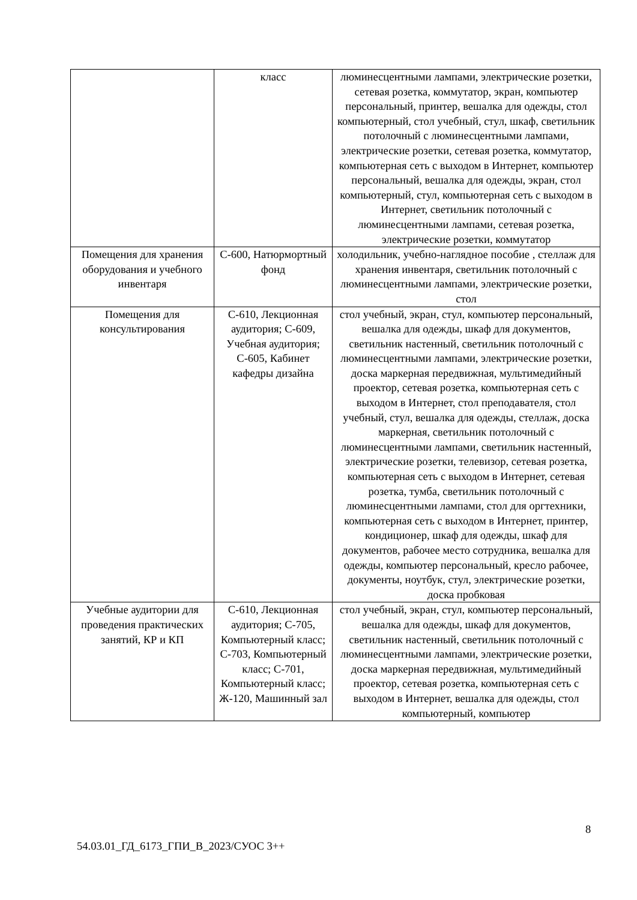| | класс | люминесцентными лампами, электрические розетки, сетевая розетка, коммутатор, экран, компьютер персональный, принтер, вешалка для одежды, стол компьютерный, стол учебный, стул, шкаф, светильник потолочный с люминесцентными лампами, электрические розетки, сетевая розетка, коммутатор, компьютерная сеть с выходом в Интернет, компьютер персональный, вешалка для одежды, экран, стол компьютерный, стул, компьютерная сеть с выходом в Интернет, светильник потолочный с люминесцентными лампами, сетевая розетка, электрические розетки, коммутатор |
| Помещения для хранения оборудования и учебного инвентаря | С-600, Натюрмортный фонд | холодильник, учебно-наглядное пособие , стеллаж для хранения инвентаря, светильник потолочный с люминесцентными лампами, электрические розетки, стол |
| Помещения для консультирования | С-610, Лекционная аудитория; С-609, Учебная аудитория; С-605, Кабинет кафедры дизайна | стол учебный, экран, стул, компьютер персональный, вешалка для одежды, шкаф для документов, светильник настенный, светильник потолочный с люминесцентными лампами, электрические розетки, доска маркерная передвижная, мультимедийный проектор, сетевая розетка, компьютерная сеть с выходом в Интернет, стол преподавателя, стол учебный, стул, вешалка для одежды, стеллаж, доска маркерная, светильник потолочный с люминесцентными лампами, светильник настенный, электрические розетки, телевизор, сетевая розетка, компьютерная сеть с выходом в Интернет, сетевая розетка, тумба, светильник потолочный с люминесцентными лампами, стол для оргтехники, компьютерная сеть с выходом в Интернет, принтер, кондиционер, шкаф для одежды, шкаф для документов, рабочее место сотрудника, вешалка для одежды, компьютер персональный, кресло рабочее, документы, ноутбук, стул, электрические розетки, доска пробковая |
| Учебные аудитории для проведения практических занятий, КР и КП | С-610, Лекционная аудитория; С-705, Компьютерный класс; С-703, Компьютерный класс; С-701, Компьютерный класс; Ж-120, Машинный зал | стол учебный, экран, стул, компьютер персональный, вешалка для одежды, шкаф для документов, светильник настенный, светильник потолочный с люминесцентными лампами, электрические розетки, доска маркерная передвижная, мультимедийный проектор, сетевая розетка, компьютерная сеть с выходом в Интернет, вешалка для одежды, стол компьютерный, компьютер |
8
54.03.01_ГД_6173_ГПИ_В_2023/СУОС 3++